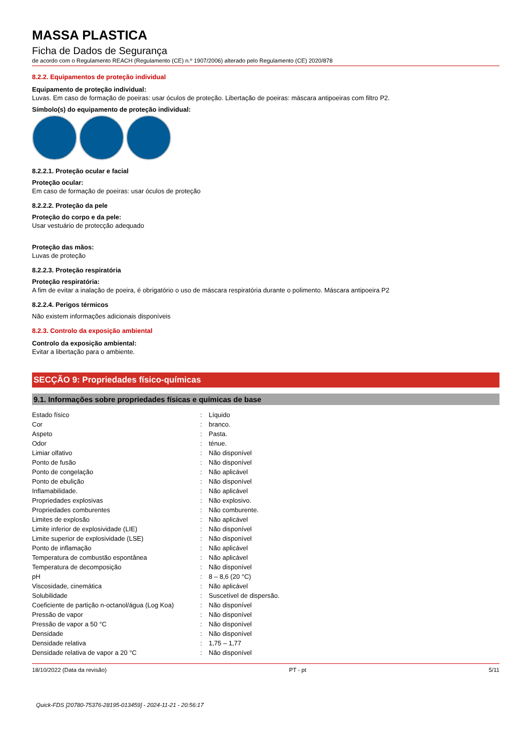MASSA PLASTICA
Ficha de Dados de Segurança
de acordo com o Regulamento REACH (Regulamento (CE) n.º 1907/2006) alterado pelo Regulamento (CE) 2020/878
8.2.2. Equipamentos de proteção individual
Equipamento de proteção individual:
Luvas. Em caso de formação de poeiras: usar óculos de proteção. Libertação de poeiras: máscara antipoeiras com filtro P2.
Símbolo(s) do equipamento de proteção individual:
8.2.2.1. Proteção ocular e facial
Proteção ocular:
Em caso de formação de poeiras: usar óculos de proteção
8.2.2.2. Proteção da pele
Proteção do corpo e da pele:
Usar vestuário de protecção adequado
Proteção das mãos:
Luvas de proteção
8.2.2.3. Proteção respiratória
Proteção respiratória:
A fim de evitar a inalação de poeira, é obrigatório o uso de máscara respiratória durante o polimento. Máscara antipoeira P2
8.2.2.4. Perigos térmicos
Não existem informações adicionais disponíveis
8.2.3. Controlo da exposição ambiental
Controlo da exposição ambiental:
Evitar a libertação para o ambiente.
SECÇÃO 9: Propriedades físico-químicas
9.1. Informações sobre propriedades físicas e químicas de base
| Estado físico | : | Líquido |
| Cor | : | branco. |
| Aspeto | : | Pasta. |
| Odor | : | ténue. |
| Limiar olfativo | : | Não disponível |
| Ponto de fusão | : | Não disponível |
| Ponto de congelação | : | Não aplicável |
| Ponto de ebulição | : | Não disponível |
| Inflamabilidade. | : | Não aplicável |
| Propriedades explosivas | : | Não explosivo. |
| Propriedades comburentes | : | Não comburente. |
| Limites de explosão | : | Não aplicável |
| Limite inferior de explosividade (LIE) | : | Não disponível |
| Limite superior de explosividade (LSE) | : | Não disponível |
| Ponto de inflamação | : | Não aplicável |
| Temperatura de combustão espontânea | : | Não aplicável |
| Temperatura de decomposição | : | Não disponível |
| pH | : | 8 – 8,6 (20 °C) |
| Viscosidade, cinemática | : | Não aplicável |
| Solubilidade | : | Suscetível de dispersão. |
| Coeficiente de partição n-octanol/água (Log Koa) | : | Não disponível |
| Pressão de vapor | : | Não disponível |
| Pressão de vapor a 50 °C | : | Não disponível |
| Densidade | : | Não disponível |
| Densidade relativa | : | 1,75 – 1,77 |
| Densidade relativa de vapor a 20 °C | : | Não disponível |
18/10/2022 (Data da revisão) PT - pt 5/11
Quick-FDS [20780-75376-28195-013459] - 2024-11-21 - 20:56:17